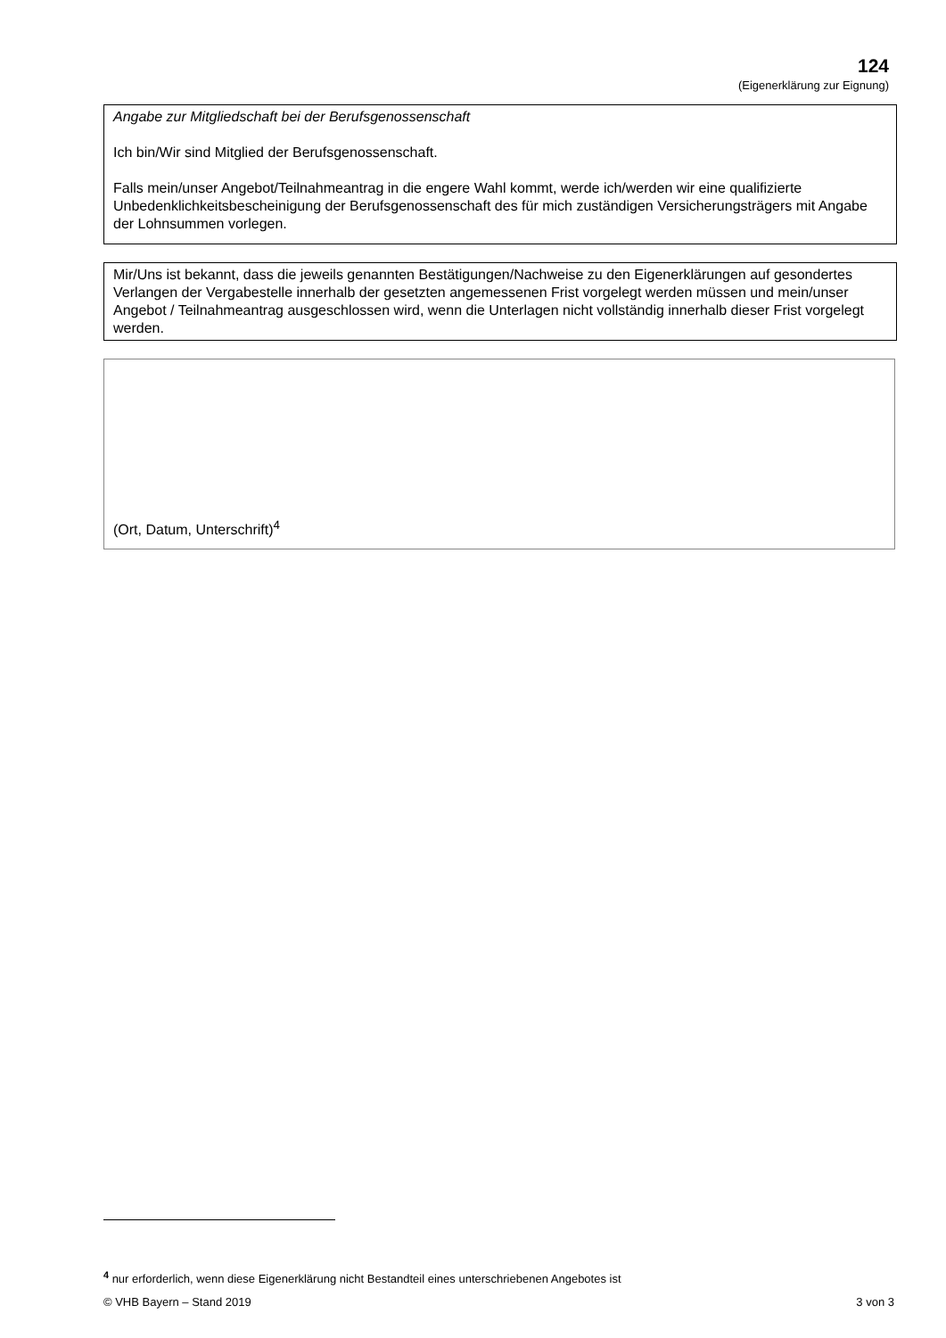124
(Eigenerklärung zur Eignung)
Angabe zur Mitgliedschaft bei der Berufsgenossenschaft
Ich bin/Wir sind Mitglied der Berufsgenossenschaft.
Falls mein/unser Angebot/Teilnahmeantrag in die engere Wahl kommt, werde ich/werden wir eine qualifizierte Unbedenklichkeitsbescheinigung der Berufsgenossenschaft des für mich zuständigen Versicherungsträgers mit Angabe der Lohnsummen vorlegen.
Mir/Uns ist bekannt, dass die jeweils genannten Bestätigungen/Nachweise zu den Eigenerklärungen auf gesondertes Verlangen der Vergabestelle innerhalb der gesetzten angemessenen Frist vorgelegt werden müssen und mein/unser Angebot / Teilnahmeantrag ausgeschlossen wird, wenn die Unterlagen nicht vollständig innerhalb dieser Frist vorgelegt werden.
(Ort, Datum, Unterschrift)<sup>4</sup>
<sup>4</sup> nur erforderlich, wenn diese Eigenerklärung nicht Bestandteil eines unterschriebenen Angebotes ist
© VHB Bayern – Stand 2019 3 von 3